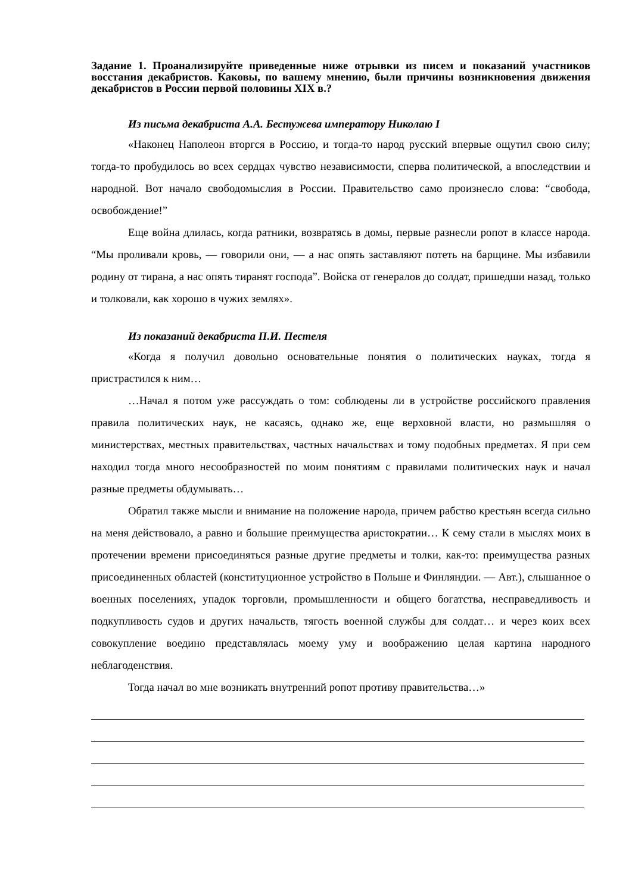Задание 1. Проанализируйте приведенные ниже отрывки из писем и показаний участников восстания декабристов. Каковы, по вашему мнению, были причины возникновения движения декабристов в России первой половины XIX в.?
Из письма декабриста А.А. Бестужева императору Николаю I
«Наконец Наполеон вторгся в Россию, и тогда-то народ русский впервые ощутил свою силу; тогда-то пробудилось во всех сердцах чувство независимости, сперва политической, а впоследствии и народной. Вот начало свободомыслия в России. Правительство само произнесло слова: “свобода, освобождение!”
Еще война длилась, когда ратники, возвратясь в домы, первые разнесли ропот в классе народа. “Мы проливали кровь, — говорили они, — а нас опять заставляют потеть на барщине. Мы избавили родину от тирана, а нас опять тиранят господа”. Войска от генералов до солдат, пришедши назад, только и толковали, как хорошо в чужих землях».
Из показаний декабриста П.И. Пестеля
«Когда я получил довольно основательные понятия о политических науках, тогда я пристрастился к ним…
…Начал я потом уже рассуждать о том: соблюдены ли в устройстве российского правления правила политических наук, не касаясь, однако же, еще верховной власти, но размышляя о министерствах, местных правительствах, частных начальствах и тому подобных предметах. Я при сем находил тогда много несообразностей по моим понятиям с правилами политических наук и начал разные предметы обдумывать…
Обратил также мысли и внимание на положение народа, причем рабство крестьян всегда сильно на меня действовало, а равно и большие преимущества аристократии… К сему стали в мыслях моих в протечении времени присоединяться разные другие предметы и толки, как-то: преимущества разных присоединенных областей (конституционное устройство в Польше и Финляндии. — Авт.), слышанное о военных поселениях, упадок торговли, промышленности и общего богатства, несправедливость и подкупливость судов и других начальств, тягость военной службы для солдат… и через коих всех совокупление воедино представлялась моему уму и воображению целая картина народного неблагоденствия.
Тогда начал во мне возникать внутренний ропот противу правительства…»